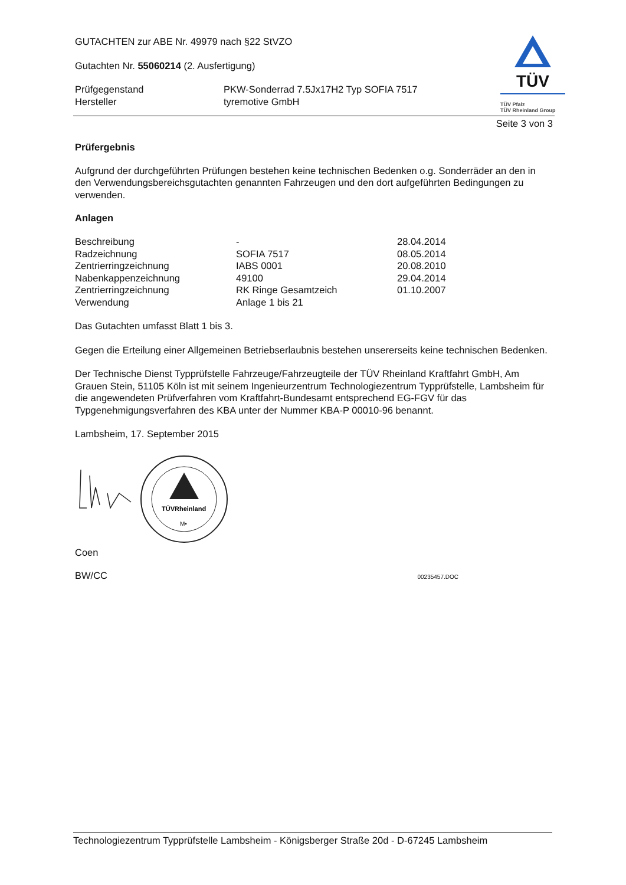TÜV
TÜV Pfalz
TÜV Rheinland Group
GUTACHTEN zur ABE Nr. 49979 nach §22 StVZO
Gutachten Nr. 55060214 (2. Ausfertigung)
| Prüfgegenstand | PKW-Sonderrad 7.5Jx17H2 Typ SOFIA 7517 |
| Hersteller | tyremotive GmbH |
Seite 3 von 3
Prüfergebnis
Aufgrund der durchgeführten Prüfungen bestehen keine technischen Bedenken o.g. Sonderräder an den in den Verwendungsbereichsgutachten genannten Fahrzeugen und den dort aufgeführten Bedingungen zu verwenden.
Anlagen
| Beschreibung | - | 28.04.2014 |
| Radzeichnung | SOFIA 7517 | 08.05.2014 |
| Zentrierringzeichnung | IABS 0001 | 20.08.2010 |
| Nabenkappenzeichnung | 49100 | 29.04.2014 |
| Zentrierringzeichnung | RK Ringe Gesamtzeich | 01.10.2007 |
| Verwendung | Anlage 1 bis 21 | |
Das Gutachten umfasst Blatt 1 bis 3.
Gegen die Erteilung einer Allgemeinen Betriebserlaubnis bestehen unsererseits keine technischen Bedenken.
Der Technische Dienst Typprüfstelle Fahrzeuge/Fahrzeugteile der TÜV Rheinland Kraftfahrt GmbH, Am Grauen Stein, 51105 Köln ist mit seinem Ingenieurzentrum Technologiezentrum Typprüfstelle, Lambsheim für die angewendeten Prüfverfahren vom Kraftfahrt-Bundesamt entsprechend EG-FGV für das Typgenehmigungsverfahren des KBA unter der Nummer KBA-P 00010-96 benannt.
Lambsheim, 17. September 2015
TÜVRheinland
M•
Coen
BW/CC 00235457.DOC
Technologiezentrum Typprüfstelle Lambsheim - Königsberger Straße 20d - D-67245 Lambsheim